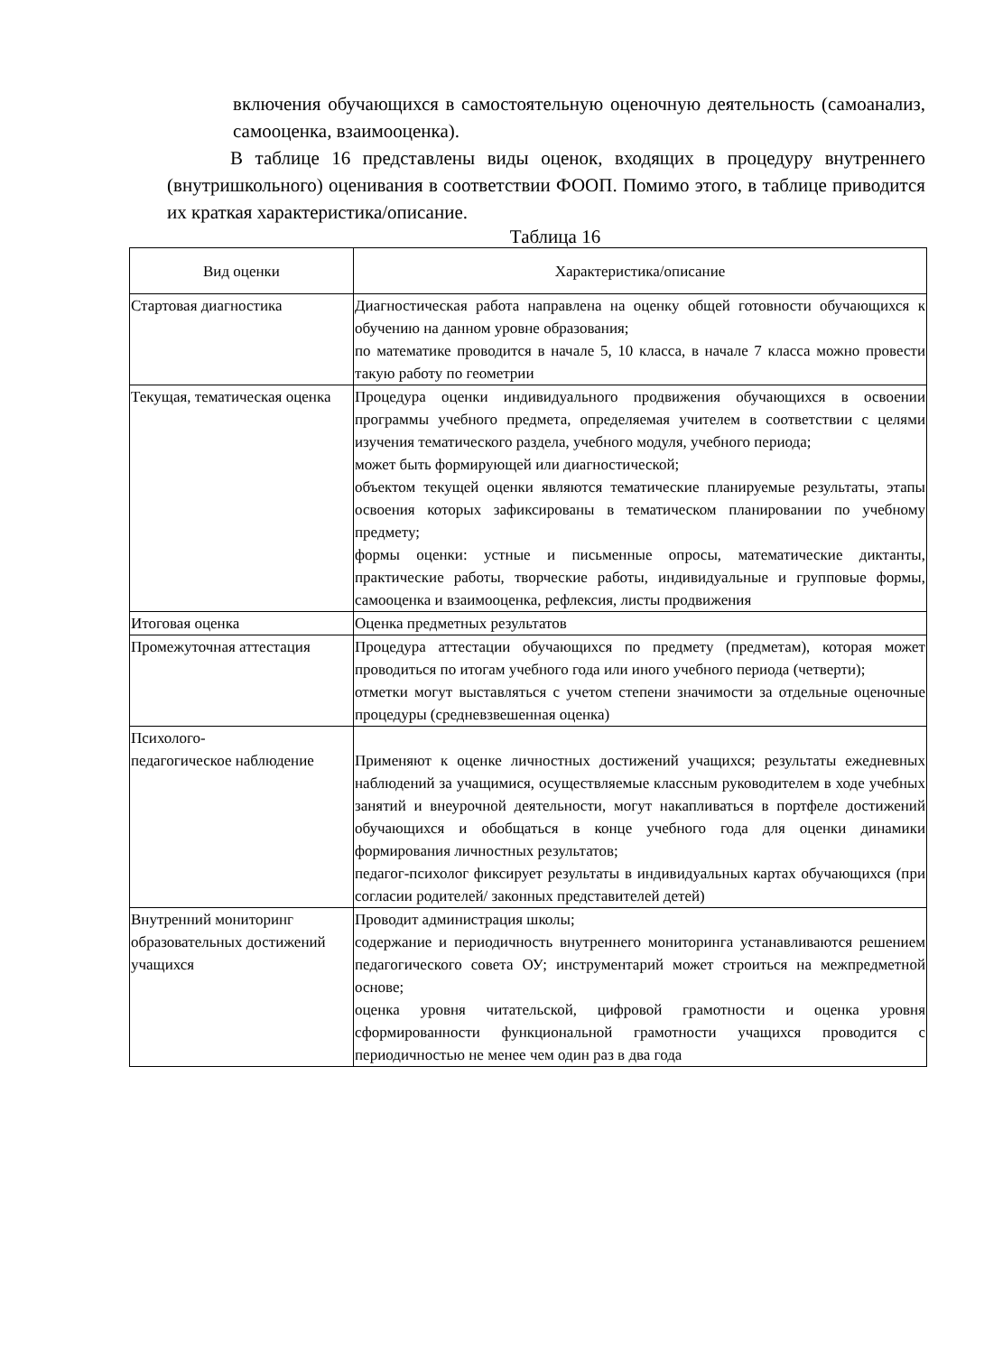включения обучающихся в самостоятельную оценочную деятельность (самоанализ, самооценка, взаимооценка).
В таблице 16 представлены виды оценок, входящих в процедуру внутреннего (внутришкольного) оценивания в соответствии ФООП. Помимо этого, в таблице приводится их краткая характеристика/описание.
Таблица 16
| Вид оценки | Характеристика/описание |
| --- | --- |
| Стартовая диагностика | Диагностическая работа направлена на оценку общей готовности обучающихся к обучению на данном уровне образования; по математике проводится в начале 5, 10 класса, в начале 7 класса можно провести такую работу по геометрии |
| Текущая, тематическая оценка | Процедура оценки индивидуального продвижения обучающихся в освоении программы учебного предмета, определяемая учителем в соответствии с целями изучения тематического раздела, учебного модуля, учебного периода; может быть формирующей или диагностической; объектом текущей оценки являются тематические планируемые результаты, этапы освоения которых зафиксированы в тематическом планировании по учебному предмету; формы оценки: устные и письменные опросы, математические диктанты, практические работы, творческие работы, индивидуальные и групповые формы, самооценка и взаимооценка, рефлексия, листы продвижения |
| Итоговая оценка | Оценка предметных результатов |
| Промежуточная аттестация | Процедура аттестации обучающихся по предмету (предметам), которая может проводиться по итогам учебного года или иного учебного периода (четверти); отметки могут выставляться с учетом степени значимости за отдельные оценочные процедуры (средневзвешенная оценка) |
| Психолого- педагогическое наблюдение | Применяют к оценке личностных достижений учащихся; результаты ежедневных наблюдений за учащимися, осуществляемые классным руководителем в ходе учебных занятий и внеурочной деятельности, могут накапливаться в портфеле достижений обучающихся и обобщаться в конце учебного года для оценки динамики формирования личностных результатов; педагог-психолог фиксирует результаты в индивидуальных картах обучающихся (при согласии родителей/ законных представителей детей) |
| Внутренний мониторинг образовательных достижений учащихся | Проводит администрация школы; содержание и периодичность внутреннего мониторинга устанавливаются решением педагогического совета ОУ; инструментарий может строиться на межпредметной основе; оценка уровня читательской, цифровой грамотности и оценка уровня сформированности функциональной грамотности учащихся проводится с периодичностью не менее чем один раз в два года |